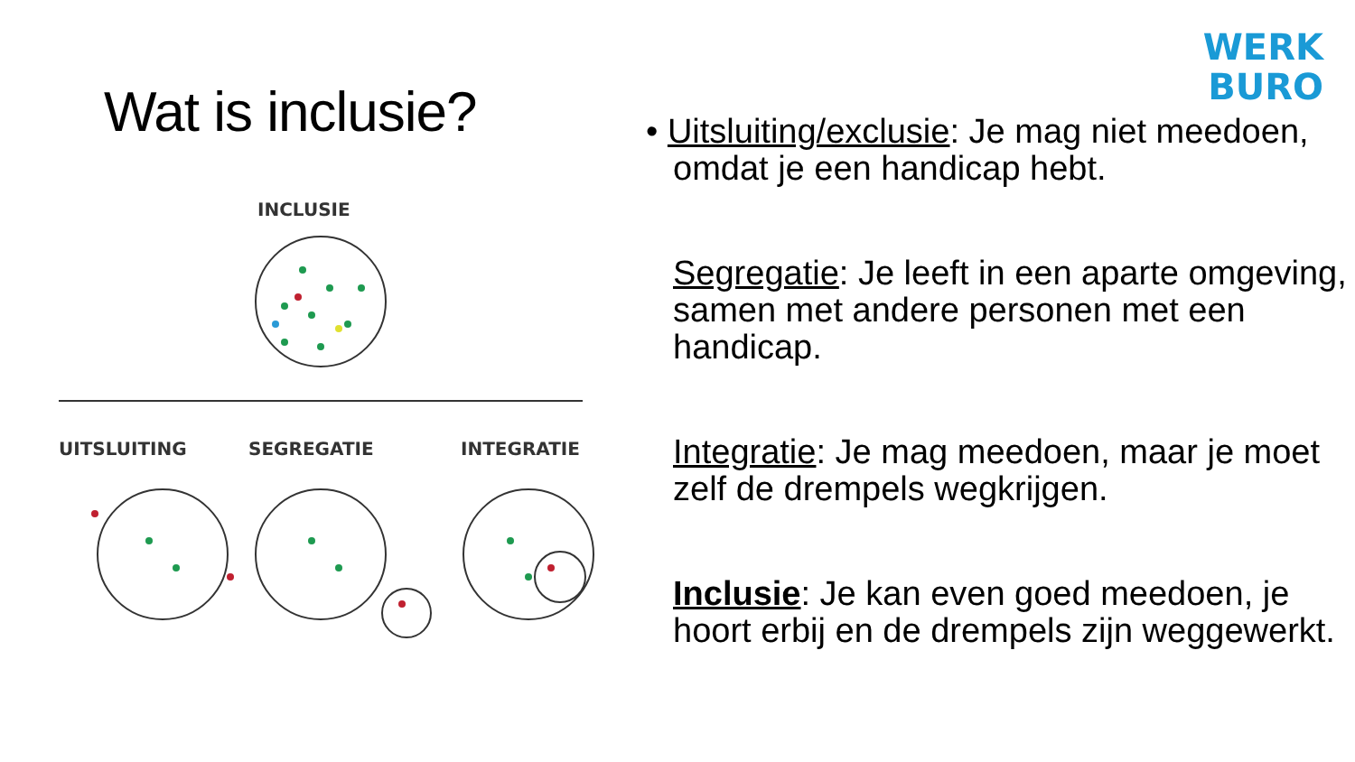Wat is inclusie?
INCLUSIE
UITSLUITING
SEGREGATIE
INTEGRATIE
WERK
BURO
• Uitsluiting/exclusie: Je mag niet meedoen, omdat je een handicap hebt.
Segregatie: Je leeft in een aparte omgeving, samen met andere personen met een handicap.
Integratie: Je mag meedoen, maar je moet zelf de drempels wegkrijgen.
Inclusie: Je kan even goed meedoen, je hoort erbij en de drempels zijn weggewerkt.